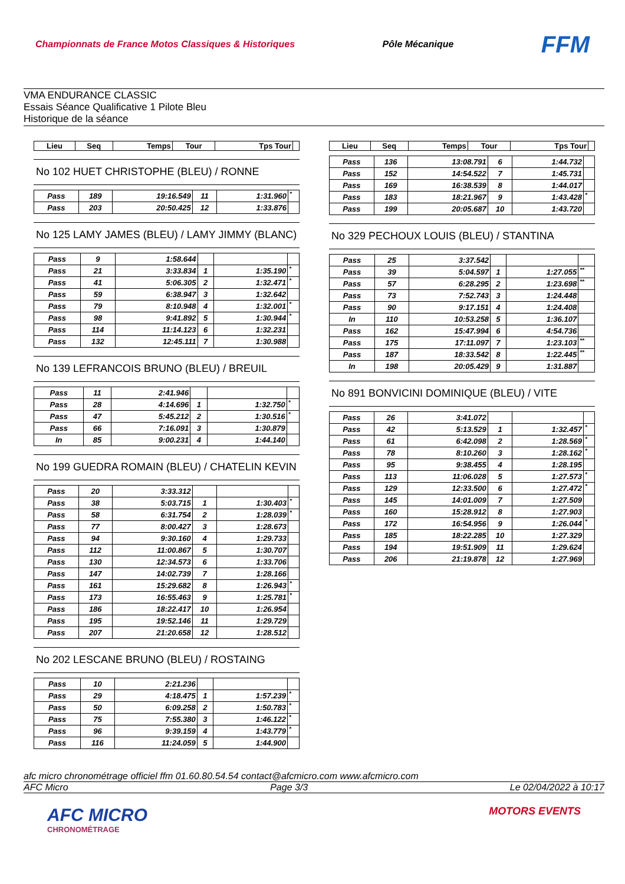Championnats de France Motos Classiques & Historiques
Pôle Mécanique
FFM
VMA ENDURANCE CLASSIC
Essais Séance Qualificative 1 Pilote Bleu
Historique de la séance
| Lieu | Seq | Temps | Tour | Tps Tour | |
| --- | --- | --- | --- | --- | --- |
No 102 HUET CHRISTOPHE (BLEU) / RONNE
| Pass | 189 | 19:16.549 | 11 | 1:31.960 | * |
| Pass | 203 | 20:50.425 | 12 | 1:33.876 | |
No 125 LAMY JAMES (BLEU) / LAMY JIMMY (BLANC)
| Pass | 9 | 1:58.644 | | | |
| Pass | 21 | 3:33.834 | 1 | 1:35.190 | * |
| Pass | 41 | 5:06.305 | 2 | 1:32.471 | * |
| Pass | 59 | 6:38.947 | 3 | 1:32.642 | |
| Pass | 79 | 8:10.948 | 4 | 1:32.001 | * |
| Pass | 98 | 9:41.892 | 5 | 1:30.944 | * |
| Pass | 114 | 11:14.123 | 6 | 1:32.231 | |
| Pass | 132 | 12:45.111 | 7 | 1:30.988 | |
No 139 LEFRANCOIS BRUNO (BLEU) / BREUIL
| Pass | 11 | 2:41.946 | | | |
| Pass | 28 | 4:14.696 | 1 | 1:32.750 | * |
| Pass | 47 | 5:45.212 | 2 | 1:30.516 | * |
| Pass | 66 | 7:16.091 | 3 | 1:30.879 | |
| In | 85 | 9:00.231 | 4 | 1:44.140 | |
No 199 GUEDRA ROMAIN (BLEU) / CHATELIN KEVIN
| Pass | 20 | 3:33.312 | | | |
| Pass | 38 | 5:03.715 | 1 | 1:30.403 | * |
| Pass | 58 | 6:31.754 | 2 | 1:28.039 | * |
| Pass | 77 | 8:00.427 | 3 | 1:28.673 | |
| Pass | 94 | 9:30.160 | 4 | 1:29.733 | |
| Pass | 112 | 11:00.867 | 5 | 1:30.707 | |
| Pass | 130 | 12:34.573 | 6 | 1:33.706 | |
| Pass | 147 | 14:02.739 | 7 | 1:28.166 | |
| Pass | 161 | 15:29.682 | 8 | 1:26.943 | * |
| Pass | 173 | 16:55.463 | 9 | 1:25.781 | * |
| Pass | 186 | 18:22.417 | 10 | 1:26.954 | |
| Pass | 195 | 19:52.146 | 11 | 1:29.729 | |
| Pass | 207 | 21:20.658 | 12 | 1:28.512 | |
No 202 LESCANE BRUNO (BLEU) / ROSTAING
| Pass | 10 | 2:21.236 | | | |
| Pass | 29 | 4:18.475 | 1 | 1:57.239 | * |
| Pass | 50 | 6:09.258 | 2 | 1:50.783 | * |
| Pass | 75 | 7:55.380 | 3 | 1:46.122 | * |
| Pass | 96 | 9:39.159 | 4 | 1:43.779 | * |
| Pass | 116 | 11:24.059 | 5 | 1:44.900 | |
| Lieu | Seq | Temps | Tour | Tps Tour | |
| --- | --- | --- | --- | --- | --- |
| Pass | 136 | 13:08.791 | 6 | 1:44.732 | |
| Pass | 152 | 14:54.522 | 7 | 1:45.731 | |
| Pass | 169 | 16:38.539 | 8 | 1:44.017 | |
| Pass | 183 | 18:21.967 | 9 | 1:43.428 | * |
| Pass | 199 | 20:05.687 | 10 | 1:43.720 | |
No 329 PECHOUX LOUIS (BLEU) / STANTINA
| Pass | 25 | 3:37.542 | | | |
| Pass | 39 | 5:04.597 | 1 | 1:27.055 | ** |
| Pass | 57 | 6:28.295 | 2 | 1:23.698 | ** |
| Pass | 73 | 7:52.743 | 3 | 1:24.448 | |
| Pass | 90 | 9:17.151 | 4 | 1:24.408 | |
| In | 110 | 10:53.258 | 5 | 1:36.107 | |
| Pass | 162 | 15:47.994 | 6 | 4:54.736 | |
| Pass | 175 | 17:11.097 | 7 | 1:23.103 | ** |
| Pass | 187 | 18:33.542 | 8 | 1:22.445 | ** |
| In | 198 | 20:05.429 | 9 | 1:31.887 | |
No 891 BONVICINI DOMINIQUE (BLEU) / VITE
| Pass | 26 | 3:41.072 | | | |
| Pass | 42 | 5:13.529 | 1 | 1:32.457 | * |
| Pass | 61 | 6:42.098 | 2 | 1:28.569 | * |
| Pass | 78 | 8:10.260 | 3 | 1:28.162 | * |
| Pass | 95 | 9:38.455 | 4 | 1:28.195 | |
| Pass | 113 | 11:06.028 | 5 | 1:27.573 | * |
| Pass | 129 | 12:33.500 | 6 | 1:27.472 | * |
| Pass | 145 | 14:01.009 | 7 | 1:27.509 | |
| Pass | 160 | 15:28.912 | 8 | 1:27.903 | |
| Pass | 172 | 16:54.956 | 9 | 1:26.044 | * |
| Pass | 185 | 18:22.285 | 10 | 1:27.329 | |
| Pass | 194 | 19:51.909 | 11 | 1:29.624 | |
| Pass | 206 | 21:19.878 | 12 | 1:27.969 | |
afc micro chronométrage officiel ffm 01.60.80.54.54 contact@afcmicro.com www.afcmicro.com
AFC Micro Page 3/3 Le 02/04/2022 à 10:17
AFC MICRO
CHRONOMÉTRAGE
MOTORS EVENTS